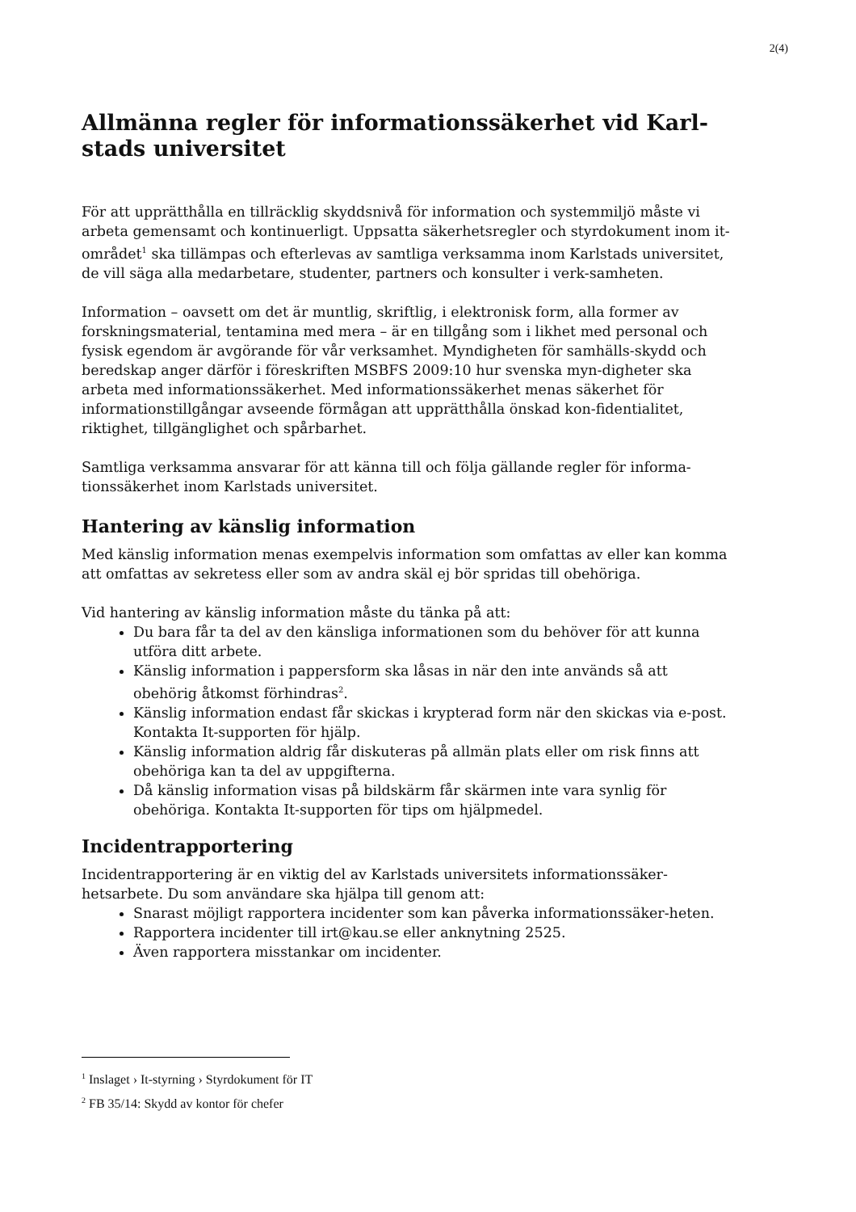2(4)
Allmänna regler för informationssäkerhet vid Karl-stads universitet
För att upprätthålla en tillräcklig skyddsnivå för information och systemmiljö måste vi arbeta gemensamt och kontinuerligt. Uppsatta säkerhetsregler och styrdokument inom it-området<sup>1</sup> ska tillämpas och efterlevas av samtliga verksamma inom Karlstads universitet, de vill säga alla medarbetare, studenter, partners och konsulter i verk-samheten.
Information – oavsett om det är muntlig, skriftlig, i elektronisk form, alla former av forskningsmaterial, tentamina med mera – är en tillgång som i likhet med personal och fysisk egendom är avgörande för vår verksamhet. Myndigheten för samhälls-skydd och beredskap anger därför i föreskriften MSBFS 2009:10 hur svenska myn-digheter ska arbeta med informationssäkerhet. Med informationssäkerhet menas säkerhet för informationstillgångar avseende förmågan att upprätthålla önskad kon-fidentialitet, riktighet, tillgänglighet och spårbarhet.
Samtliga verksamma ansvarar för att känna till och följa gällande regler för informa-tionssäkerhet inom Karlstads universitet.
Hantering av känslig information
Med känslig information menas exempelvis information som omfattas av eller kan komma att omfattas av sekretess eller som av andra skäl ej bör spridas till obehöriga.
Vid hantering av känslig information måste du tänka på att:
Du bara får ta del av den känsliga informationen som du behöver för att kunna utföra ditt arbete.
Känslig information i pappersform ska låsas in när den inte används så att obehörig åtkomst förhindras<sup>2</sup>.
Känslig information endast får skickas i krypterad form när den skickas via e-post. Kontakta It-supporten för hjälp.
Känslig information aldrig får diskuteras på allmän plats eller om risk finns att obehöriga kan ta del av uppgifterna.
Då känslig information visas på bildskärm får skärmen inte vara synlig för obehöriga. Kontakta It-supporten för tips om hjälpmedel.
Incidentrapportering
Incidentrapportering är en viktig del av Karlstads universitets informationssäker-hetsarbete. Du som användare ska hjälpa till genom att:
Snarast möjligt rapportera incidenter som kan påverka informationssäker-heten.
Rapportera incidenter till irt@kau.se eller anknytning 2525.
Även rapportera misstankar om incidenter.
<sup>1</sup> Inslaget › It-styrning › Styrdokument för IT
<sup>2</sup> FB 35/14: Skydd av kontor för chefer